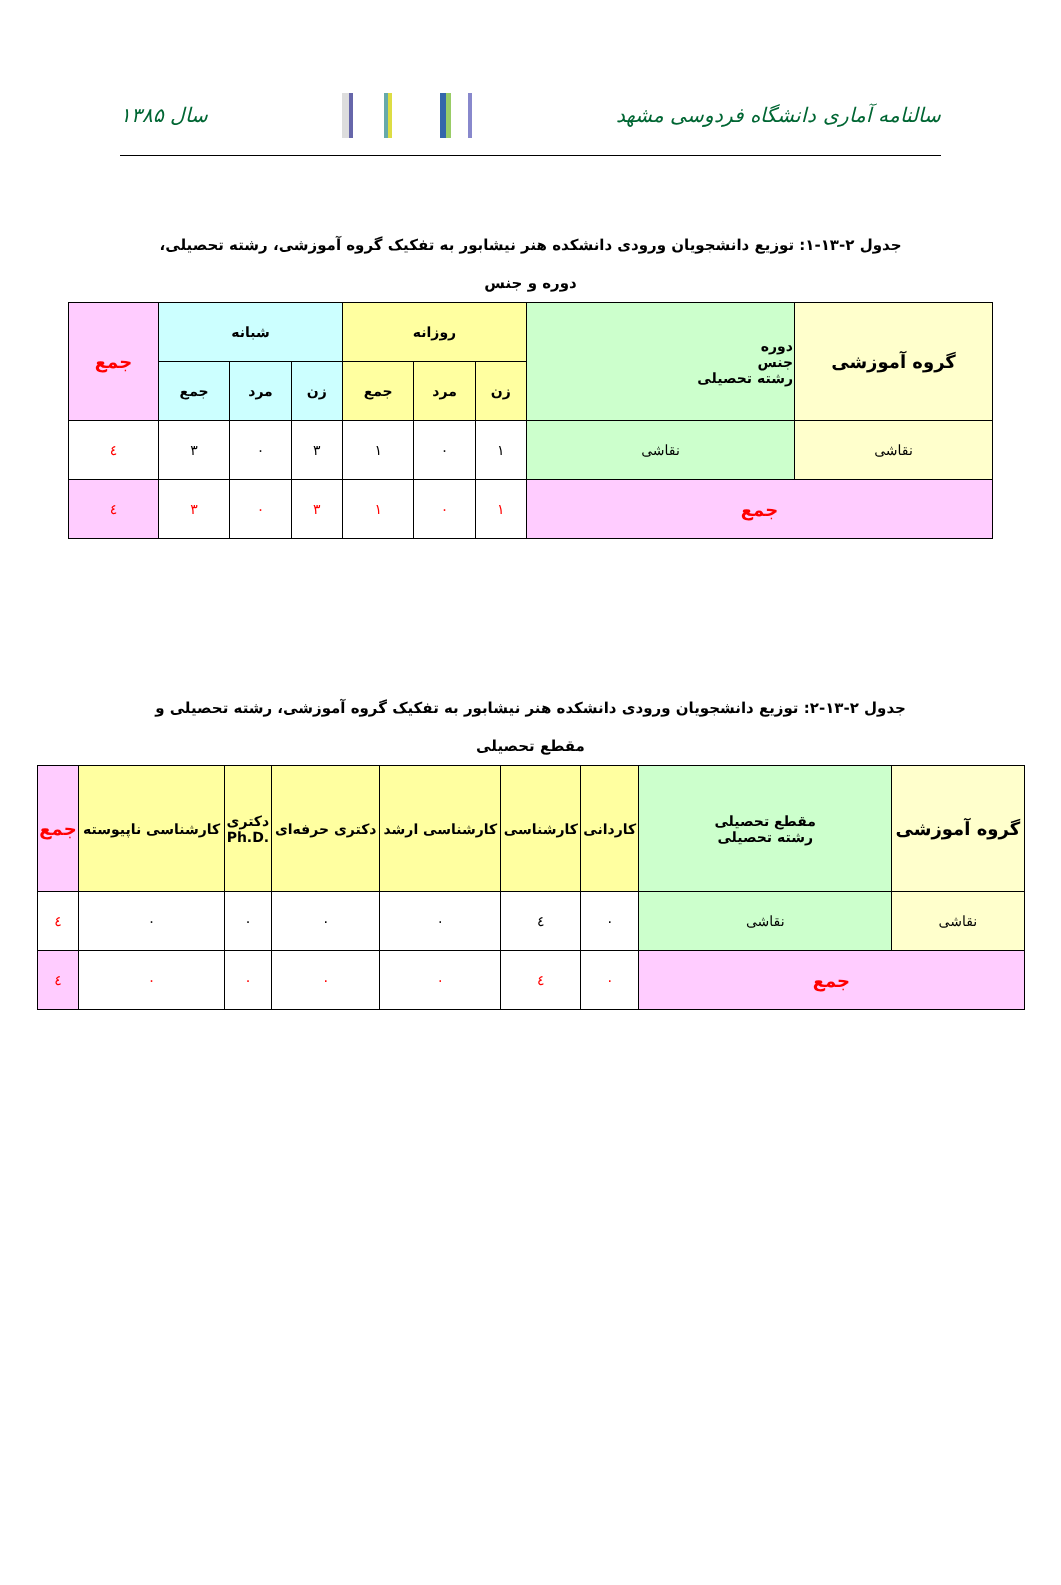سالنامه آماری دانشگاه فردوسی مشهد
سال ۱۳۸۵
جدول ۲-۱۳-۱: توزیع دانشجویان ورودی دانشکده هنر نیشابور به تفکیک گروه آموزشی، رشته تحصیلی، دوره و جنس
| گروه آموزشی | دوره جنس رشته تحصیلی | روزانه | | | شبانه | | | جمع |
| --- | --- | --- | --- | --- | --- | --- | --- | --- |
| | | زن | مرد | جمع | زن | مرد | جمع | |
| نقاشی | نقاشی | ۱ | ۰ | ۱ | ۳ | ۰ | ۳ | ٤ |
| جمع | | ۱ | ۰ | ۱ | ۳ | ۰ | ۳ | ٤ |
جدول ۲-۱۳-۲: توزیع دانشجویان ورودی دانشکده هنر نیشابور به تفکیک گروه آموزشی، رشته تحصیلی و مقطع تحصیلی
| گروه آموزشی | مقطع تحصیلی رشته تحصیلی | کاردانی | کارشناسی | کارشناسی ارشد | دکتری حرفه‌ای | دکتری Ph.D. | کارشناسی ناپیوسته | جمع |
| --- | --- | --- | --- | --- | --- | --- | --- | --- |
| نقاشی | نقاشی | ۰ | ٤ | ۰ | ۰ | ۰ | ۰ | ٤ |
| جمع | | ۰ | ٤ | ۰ | ۰ | ۰ | ۰ | ٤ |